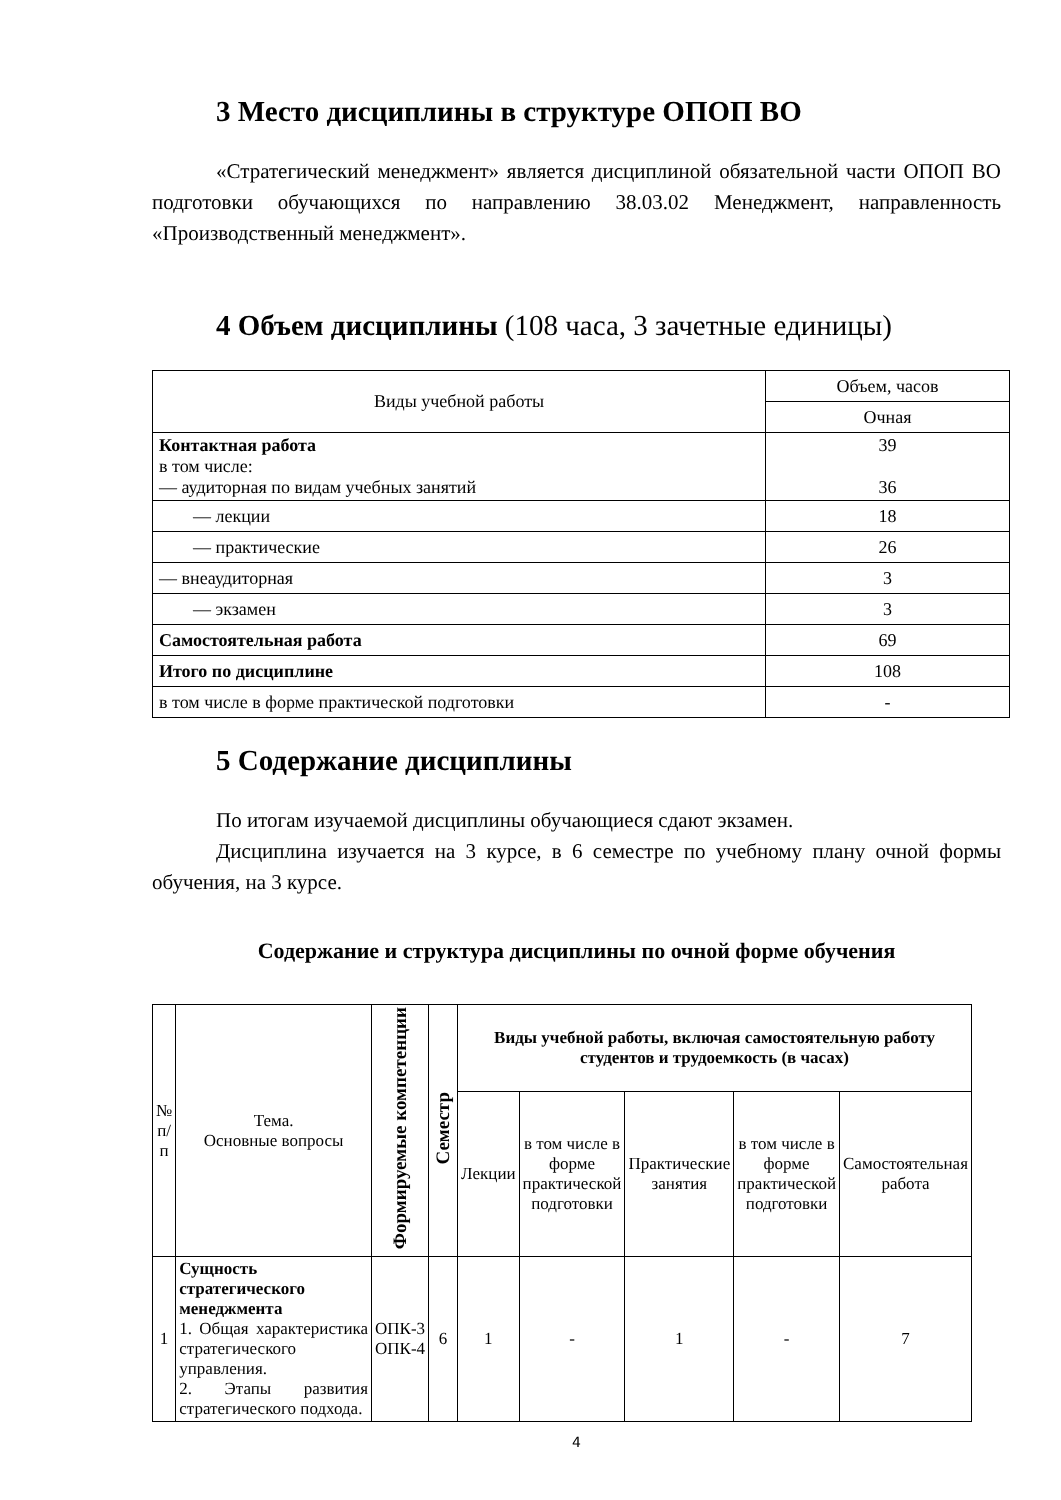3 Место дисциплины в структуре ОПОП ВО
«Стратегический менеджмент» является дисциплиной обязательной части ОПОП ВО подготовки обучающихся по направлению 38.03.02 Менеджмент, направленность «Производственный менеджмент».
4 Объем дисциплины (108 часа, 3 зачетные единицы)
| Виды учебной работы | Объем, часов |
| | Очная |
| Контактная работа в том числе: — аудиторная по видам учебных занятий | 39 36 |
| — лекции | 18 |
| — практические | 26 |
| — внеаудиторная | 3 |
| — экзамен | 3 |
| Самостоятельная работа | 69 |
| Итого по дисциплине | 108 |
| в том числе в форме практической подготовки | - |
5 Содержание дисциплины
По итогам изучаемой дисциплины обучающиеся сдают экзамен.
Дисциплина изучается на 3 курсе, в 6 семестре по учебному плану очной формы обучения, на 3 курсе.
Содержание и структура дисциплины по очной форме обучения
| № п/п | Тема. Основные вопросы | Формируемые компетенции | Семестр | Виды учебной работы, включая самостоятельную работу студентов и трудоемкость (в часах) | | | | |
| --- | --- | --- | --- | --- | --- | --- | --- | --- |
| | | | | Лекции | в том числе в форме практической подготовки | Практические занятия | в том числе в форме практической подготовки | Самостоятельная работа |
| 1 | Сущность стратегического менеджмента 1. Общая характеристика стратегического управления. 2. Этапы развития стратегического подхода. | ОПК-3 ОПК-4 | 6 | 1 | - | 1 | - | 7 |
4